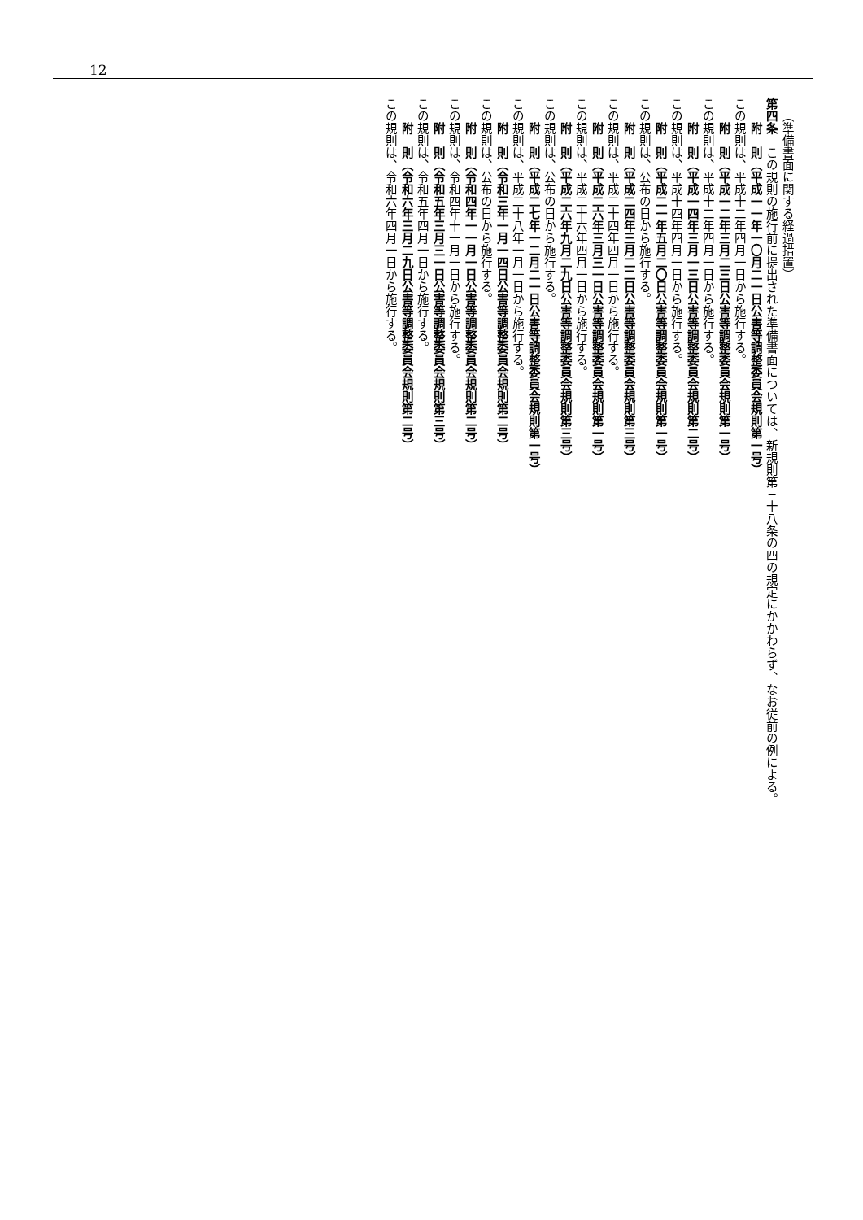12
（準備書面に関する経過措置）
第四条　この規則の施行前に提出された準備書面については、新規則第三十八条の四の規定にかかわらず、なお従前の例による。
附　則（平成一一年一〇月二一日公害等調整委員会規則第一号）
この規則は、平成十二年四月一日から施行する。
附　則（平成一二年三月二三日公害等調整委員会規則第一号）
この規則は、平成十二年四月一日から施行する。
附　則（平成一四年三月一三日公害等調整委員会規則第二号）
この規則は、平成十四年四月一日から施行する。
附　則（平成二一年五月二〇日公害等調整委員会規則第一号）
この規則は、公布の日から施行する。
附　則（平成二四年三月二二日公害等調整委員会規則第三号）
この規則は、平成二十四年四月一日から施行する。
附　則（平成二六年三月三一日公害等調整委員会規則第一号）
この規則は、平成二十六年四月一日から施行する。
附　則（平成二六年九月二九日公害等調整委員会規則第三号）
この規則は、公布の日から施行する。
附　則（平成二七年一二月二一日公害等調整委員会規則第一号）
この規則は、平成二十八年一月一日から施行する。
附　則（令和三年一月一四日公害等調整委員会規則第二号）
この規則は、公布の日から施行する。
附　則（令和四年一一月一日公害等調整委員会規則第二号）
この規則は、令和四年十一月一日から施行する。
附　則（令和五年三月三一日公害等調整委員会規則第三号）
この規則は、令和五年四月一日から施行する。
附　則（令和六年三月二九日公害等調整委員会規則第二号）
この規則は、令和六年四月一日から施行する。